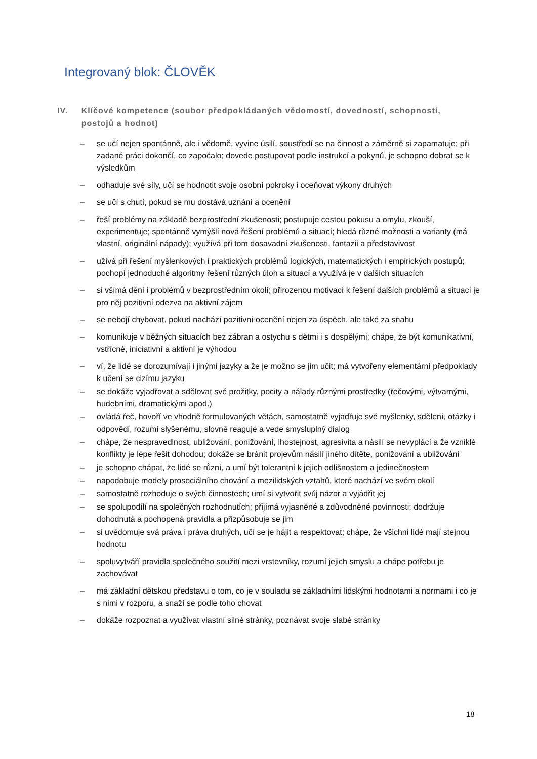Integrovaný blok: ČLOVĚK
IV. Klíčové kompetence (soubor předpokládaných vědomostí, dovedností, schopností, postojů a hodnot)
– se učí nejen spontánně, ale i vědomě, vyvine úsilí, soustředí se na činnost a záměrně si zapamatuje; při zadané práci dokončí, co započalo; dovede postupovat podle instrukcí a pokynů, je schopno dobrat se k výsledkům
– odhaduje své síly, učí se hodnotit svoje osobní pokroky i oceňovat výkony druhých
– se učí s chutí, pokud se mu dostává uznání a ocenění
– řeší problémy na základě bezprostřední zkušenosti; postupuje cestou pokusu a omylu, zkouší, experimentuje; spontánně vymýšlí nová řešení problémů a situací; hledá různé možnosti a varianty (má vlastní, originální nápady); využívá při tom dosavadní zkušenosti, fantazii a představivost
– užívá při řešení myšlenkových i praktických problémů logických, matematických i empirických postupů; pochopí jednoduché algoritmy řešení různých úloh a situací a využívá je v dalších situacích
– si všímá dění i problémů v bezprostředním okolí; přirozenou motivací k řešení dalších problémů a situací je pro něj pozitivní odezva na aktivní zájem
– se nebojí chybovat, pokud nachází pozitivní ocenění nejen za úspěch, ale také za snahu
– komunikuje v běžných situacích bez zábran a ostychu s dětmi i s dospělými; chápe, že být komunikativní, vstřícné, iniciativní a aktivní je výhodou
– ví, že lidé se dorozumívají i jinými jazyky a že je možno se jim učit; má vytvořeny elementární předpoklady k učení se cizímu jazyku
– se dokáže vyjadřovat a sdělovat své prožitky, pocity a nálady různými prostředky (řečovými, výtvarnými, hudebními, dramatickými apod.)
– ovládá řeč, hovoří ve vhodně formulovaných větách, samostatně vyjadřuje své myšlenky, sdělení, otázky i odpovědi, rozumí slyšenému, slovně reaguje a vede smysluplný dialog
– chápe, že nespravedlnost, ubližování, ponižování, lhostejnost, agresivita a násilí se nevyplácí a že vzniklé konflikty je lépe řešit dohodou; dokáže se bránit projevům násilí jiného dítěte, ponižování a ubližování
– je schopno chápat, že lidé se různí, a umí být tolerantní k jejich odlišnostem a jedinečnostem
– napodobuje modely prosociálního chování a mezilidských vztahů, které nachází ve svém okolí
– samostatně rozhoduje o svých činnostech; umí si vytvořit svůj názor a vyjádřit jej
– se spolupodílí na společných rozhodnutích; přijímá vyjasněné a zdůvodněné povinnosti; dodržuje dohodnutá a pochopená pravidla a přizpůsobuje se jim
– si uvědomuje svá práva i práva druhých, učí se je hájit a respektovat; chápe, že všichni lidé mají stejnou hodnotu
– spoluvytváří pravidla společného soužití mezi vrstevníky, rozumí jejich smyslu a chápe potřebu je zachovávat
– má základní dětskou představu o tom, co je v souladu se základními lidskými hodnotami a normami i co je s nimi v rozporu, a snaží se podle toho chovat
– dokáže rozpoznat a využívat vlastní silné stránky, poznávat svoje slabé stránky
18